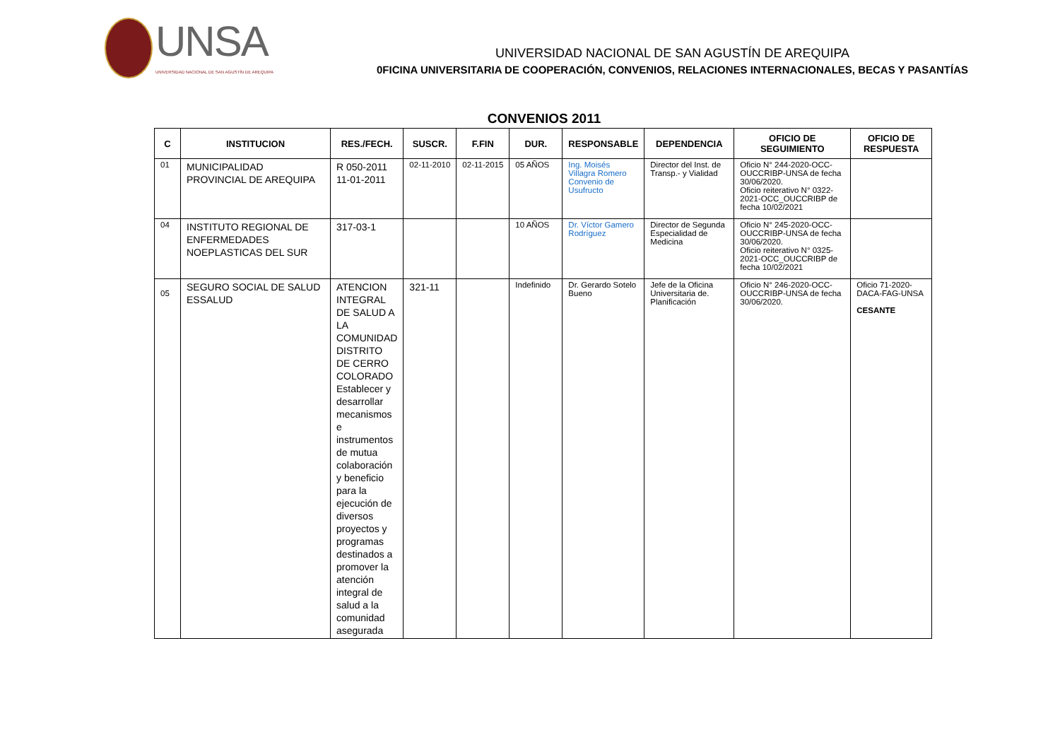UNSA
UNIVERSIDAD NACIONAL DE SAN AGUSTÍN DE AREQUIPA
UNIVERSIDAD NACIONAL DE SAN AGUSTÍN DE AREQUIPA
0FICINA UNIVERSITARIA DE COOPERACIÓN, CONVENIOS, RELACIONES INTERNACIONALES, BECAS Y PASANTÍAS
CONVENIOS 2011
| C | INSTITUCION | RES./FECH. | SUSCR. | F.FIN | DUR. | RESPONSABLE | DEPENDENCIA | OFICIO DE SEGUIMIENTO | OFICIO DE RESPUESTA |
| --- | --- | --- | --- | --- | --- | --- | --- | --- | --- |
| 01 | MUNICIPALIDAD PROVINCIAL DE AREQUIPA | R 050-2011 11-01-2011 | 02-11-2010 | 02-11-2015 | 05 AÑOS | Ing. Moisés Villagra Romero Convenio de Usufructo | Director del Inst. de Transp.- y Vialidad | Oficio N° 244-2020-OCC-OUCCRIBP-UNSA de fecha 30/06/2020. Oficio reiterativo N° 0322-2021-OCC_OUCCRIBP de fecha 10/02/2021 | |
| 04 | INSTITUTO REGIONAL DE ENFERMEDADES NOEPLASTICAS DEL SUR | 317-03-1 | | | 10 AÑOS | Dr. Víctor Gamero Rodríguez | Director de Segunda Especialidad de Medicina | Oficio N° 245-2020-OCC-OUCCRIBP-UNSA de fecha 30/06/2020. Oficio reiterativo N° 0325-2021-OCC_OUCCRIBP de fecha 10/02/2021 | |
| 05 | SEGURO SOCIAL DE SALUD ESSALUD | ATENCION INTEGRAL DE SALUD A LA COMUNIDAD DISTRITO DE CERRO COLORADO Establecer y desarrollar mecanismos e instrumentos de mutua colaboración y beneficio para la ejecución de diversos proyectos y programas destinados a promover la atención integral de salud a la comunidad asegurada | 321-11 | | Indefinido | Dr. Gerardo Sotelo Bueno | Jefe de la Oficina Universitaria de. Planificación | Oficio N° 246-2020-OCC-OUCCRIBP-UNSA de fecha 30/06/2020. | Oficio 71-2020-DACA-FAG-UNSA CESANTE |